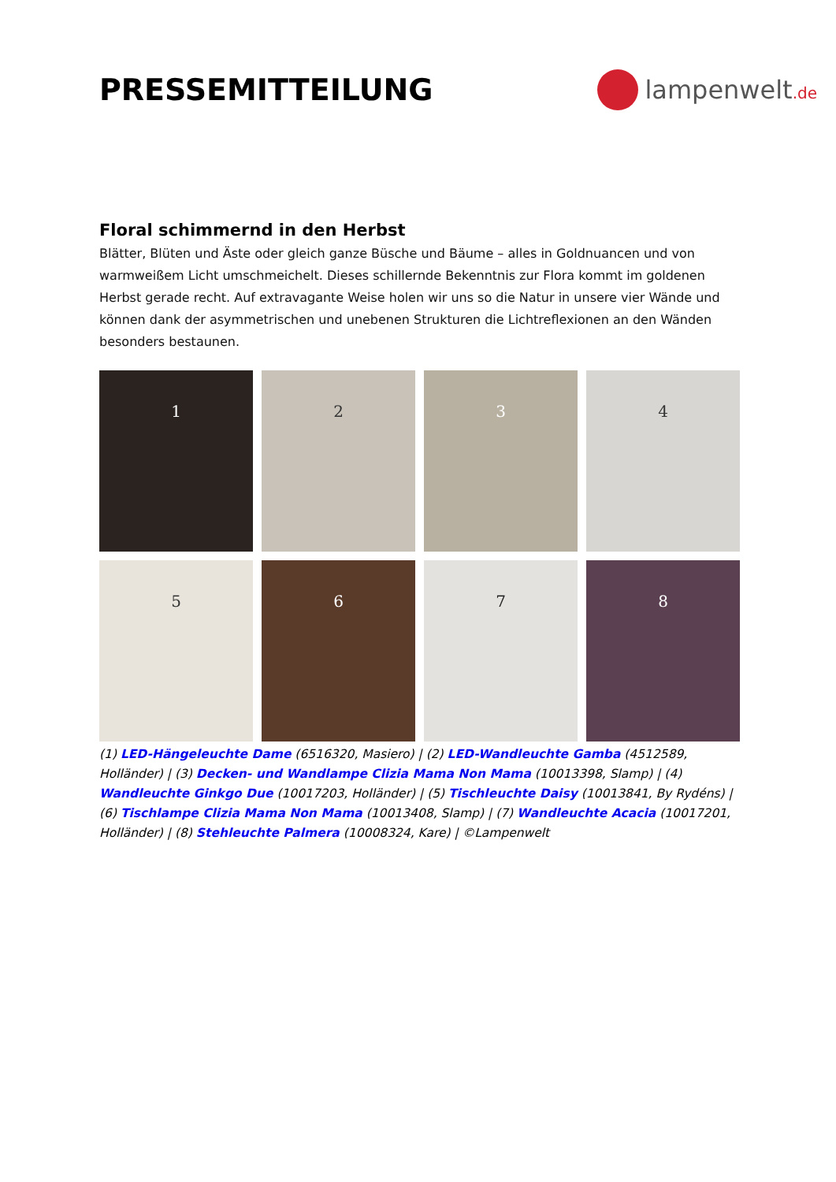PRESSEMITTEILUNG
lampenwelt.de
Floral schimmernd in den Herbst
Blätter, Blüten und Äste oder gleich ganze Büsche und Bäume – alles in Goldnuancen und von warmweißem Licht umschmeichelt. Dieses schillernde Bekenntnis zur Flora kommt im goldenen Herbst gerade recht. Auf extravagante Weise holen wir uns so die Natur in unsere vier Wände und können dank der asymmetrischen und unebenen Strukturen die Lichtreflexionen an den Wänden besonders bestaunen.
1
2
3
4
5
6
7
8
(1) LED-Hängeleuchte Dame (6516320, Masiero) | (2) LED-Wandleuchte Gamba (4512589, Holländer) | (3) Decken- und Wandlampe Clizia Mama Non Mama (10013398, Slamp) | (4) Wandleuchte Ginkgo Due (10017203, Holländer) | (5) Tischleuchte Daisy (10013841, By Rydéns) | (6) Tischlampe Clizia Mama Non Mama (10013408, Slamp) | (7) Wandleuchte Acacia (10017201, Holländer) | (8) Stehleuchte Palmera (10008324, Kare) | ©Lampenwelt